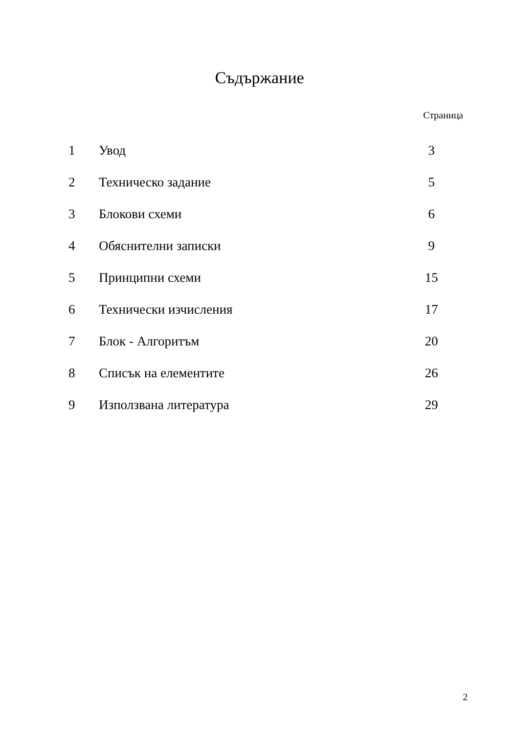Съдържание
Страница
| 1 | Увод | 3 |
| 2 | Техническо задание | 5 |
| 3 | Блокови схеми | 6 |
| 4 | Обяснителни записки | 9 |
| 5 | Принципни схеми | 15 |
| 6 | Технически изчисления | 17 |
| 7 | Блок - Алгоритъм | 20 |
| 8 | Списък на елементите | 26 |
| 9 | Използвана литература | 29 |
2